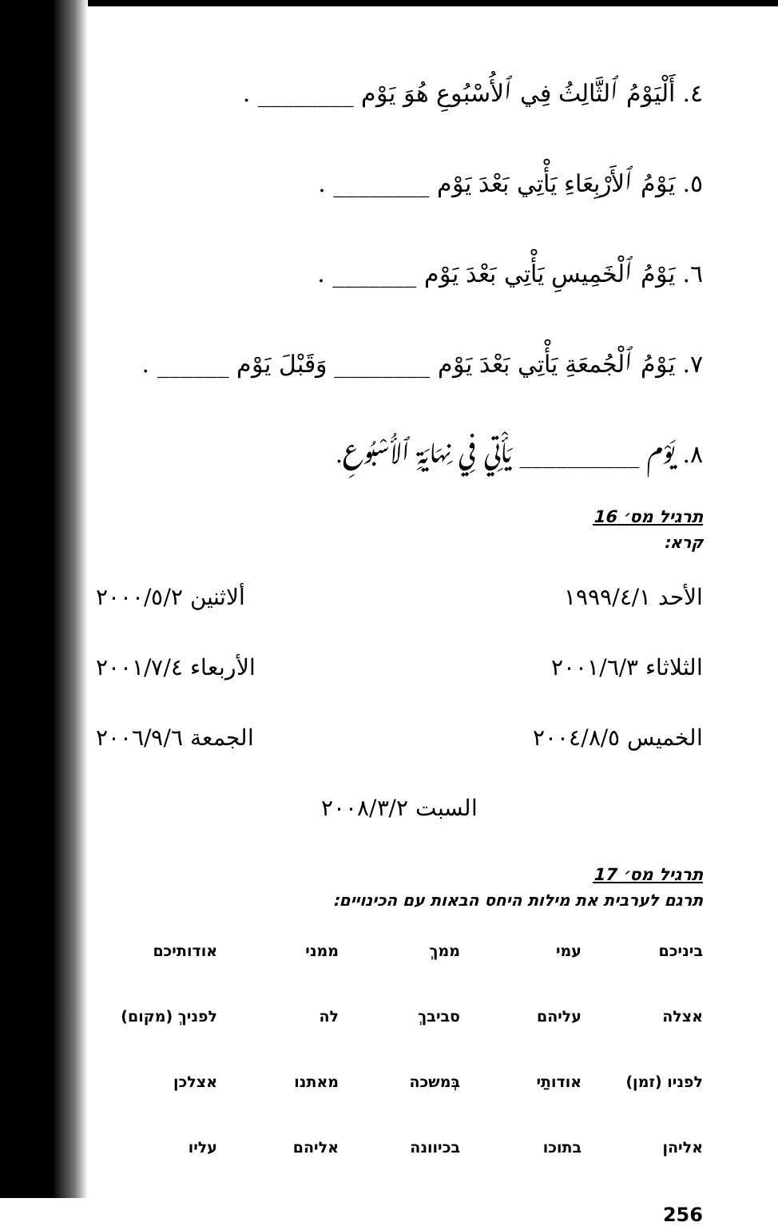٤. أَلْيَوْمُ ٱلثَّالِثُ فِي ٱلأُسْبُوعِ هُوَ يَوْم ________ .
٥. يَوْمُ ٱلأَرْبِعَاءِ يَأْتِي بَعْدَ يَوْم ________ .
٦. يَوْمُ ٱلْخَمِيسِ يَأْتِي بَعْدَ يَوْم _______ .
٧. يَوْمُ ٱلْجُمعَةِ يَأْتِي بَعْدَ يَوْم ________ وَقَبْلَ يَوْم ______ .
٨. يَوْم __________ يَأْتِي فِي نِهَايَةِ ٱلأُسْبُوعِ.
תרגיל מס׳ 16
קרא:
الأحد ١٩٩٩/٤/١ ألاثنين ٢٠٠٠/٥/٢
الثلاثاء ٢٠٠١/٦/٣ الأربعاء ٢٠٠١/٧/٤
الخميس ٢٠٠٤/٨/٥ الجمعة ٢٠٠٦/٩/٦
السبت ٢٠٠٨/٣/٢
תרגיל מס׳ 17
תרגם לערבית את מילות היחס הבאות עם הכינויים:
ביניכם עמי ממךְ ממני אודותיכם אצלה עליהם סביבךְ לה לפניךְ (מקום) לפניו (זמן) אודותַי בְּמשכה מאתנו אצלכן אליהן בתוכו בכיוונה אליהם עליו
256